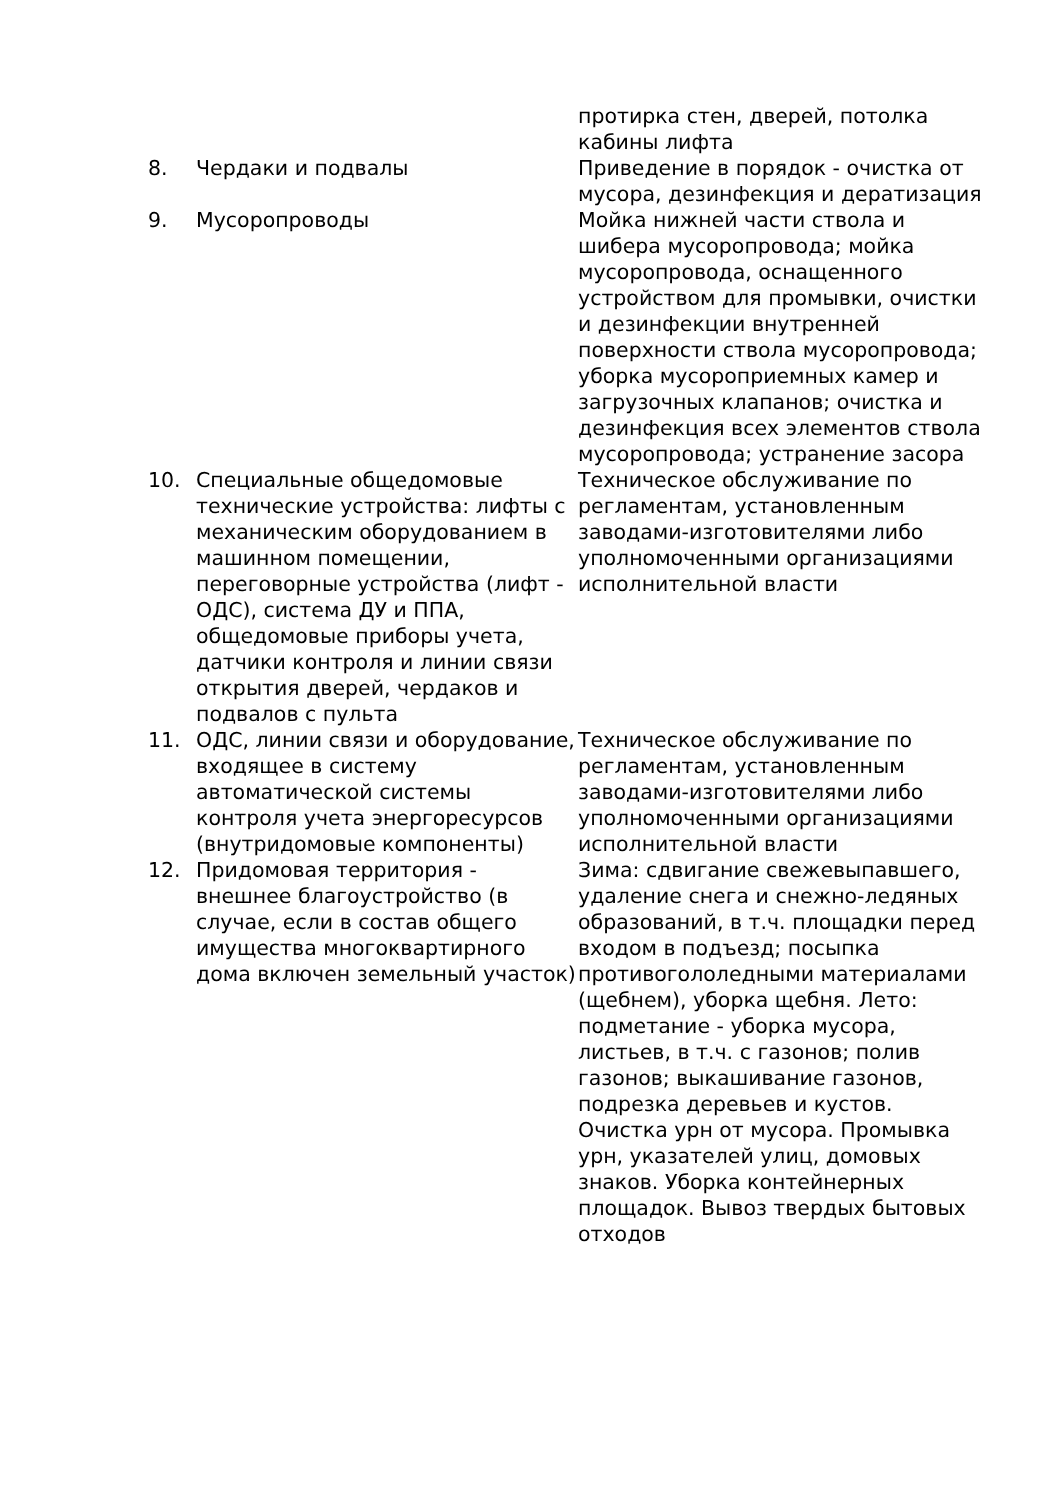| | | протирка стен, дверей, потолка кабины лифта |
| 8. | Чердаки и подвалы | Приведение в порядок - очистка от мусора, дезинфекция и дератизация |
| 9. | Мусоропроводы | Мойка нижней части ствола и шибера мусоропровода; мойка мусоропровода, оснащенного устройством для промывки, очистки и дезинфекции внутренней поверхности ствола мусоропровода; уборка мусороприемных камер и загрузочных клапанов; очистка и дезинфекция всех элементов ствола мусоропровода; устранение засора |
| 10. | Специальные общедомовые технические устройства: лифты с механическим оборудованием в машинном помещении, переговорные устройства (лифт - ОДС), система ДУ и ППА, общедомовые приборы учета, датчики контроля и линии связи открытия дверей, чердаков и подвалов с пульта | Техническое обслуживание по регламентам, установленным заводами-изготовителями либо уполномоченными организациями исполнительной власти |
| 11. | ОДС, линии связи и оборудование, входящее в систему автоматической системы контроля учета энергоресурсов (внутридомовые компоненты) | Техническое обслуживание по регламентам, установленным заводами-изготовителями либо уполномоченными организациями исполнительной власти |
| 12. | Придомовая территория - внешнее благоустройство (в случае, если в состав общего имущества многоквартирного дома включен земельный участок) | Зима: сдвигание свежевыпавшего, удаление снега и снежно-ледяных образований, в т.ч. площадки перед входом в подъезд; посыпка противогололедными материалами (щебнем), уборка щебня. Лето: подметание - уборка мусора, листьев, в т.ч. с газонов; полив газонов; выкашивание газонов, подрезка деревьев и кустов. Очистка урн от мусора. Промывка урн, указателей улиц, домовых знаков. Уборка контейнерных площадок. Вывоз твердых бытовых отходов |